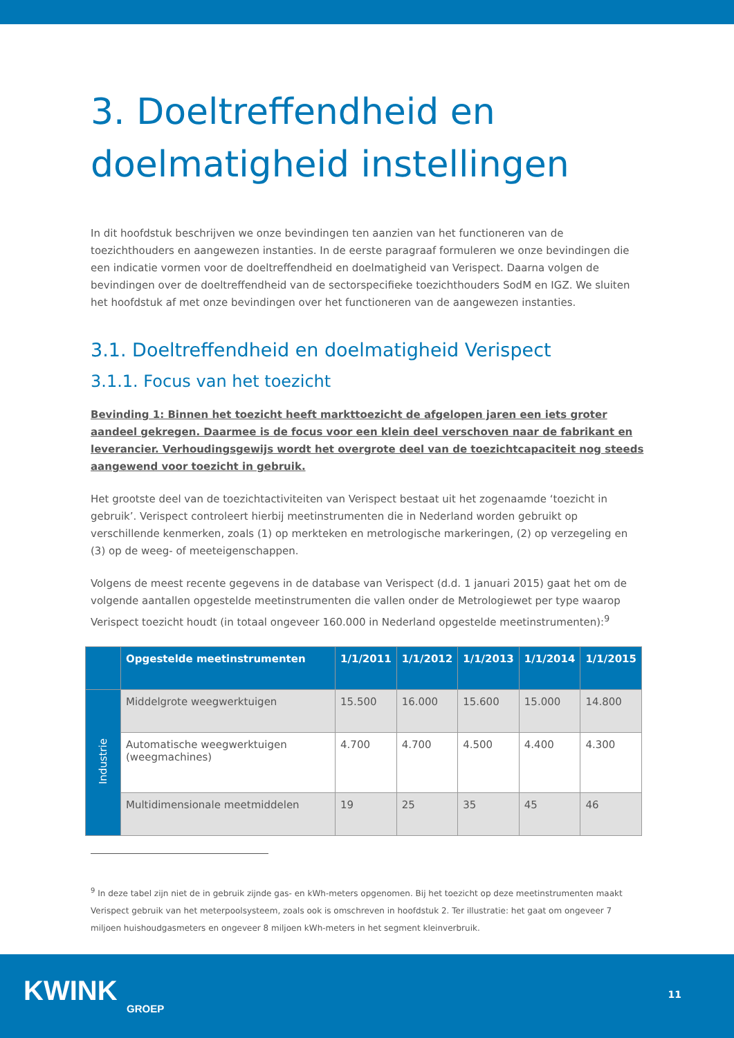3. Doeltreffendheid en doelmatigheid instellingen
In dit hoofdstuk beschrijven we onze bevindingen ten aanzien van het functioneren van de toezichthouders en aangewezen instanties. In de eerste paragraaf formuleren we onze bevindingen die een indicatie vormen voor de doeltreffendheid en doelmatigheid van Verispect. Daarna volgen de bevindingen over de doeltreffendheid van de sectorspecifieke toezichthouders SodM en IGZ. We sluiten het hoofdstuk af met onze bevindingen over het functioneren van de aangewezen instanties.
3.1. Doeltreffendheid en doelmatigheid Verispect
3.1.1. Focus van het toezicht
Bevinding 1: Binnen het toezicht heeft markttoezicht de afgelopen jaren een iets groter aandeel gekregen. Daarmee is de focus voor een klein deel verschoven naar de fabrikant en leverancier. Verhoudingsgewijs wordt het overgrote deel van de toezichtcapaciteit nog steeds aangewend voor toezicht in gebruik.
Het grootste deel van de toezichtactiviteiten van Verispect bestaat uit het zogenaamde ‘toezicht in gebruik’. Verispect controleert hierbij meetinstrumenten die in Nederland worden gebruikt op verschillende kenmerken, zoals (1) op merkteken en metrologische markeringen, (2) op verzegeling en (3) op de weeg- of meeteigenschappen.
Volgens de meest recente gegevens in de database van Verispect (d.d. 1 januari 2015) gaat het om de volgende aantallen opgestelde meetinstrumenten die vallen onder de Metrologiewet per type waarop Verispect toezicht houdt (in totaal ongeveer 160.000 in Nederland opgestelde meetinstrumenten):<sup>9</sup>
| | Opgestelde meetinstrumenten | 1/1/2011 | 1/1/2012 | 1/1/2013 | 1/1/2014 | 1/1/2015 |
| --- | --- | --- | --- | --- | --- | --- |
| Industrie | Middelgrote weegwerktuigen | 15.500 | 16.000 | 15.600 | 15.000 | 14.800 |
| | Automatische weegwerktuigen (weegmachines) | 4.700 | 4.700 | 4.500 | 4.400 | 4.300 |
| | Multidimensionale meetmiddelen | 19 | 25 | 35 | 45 | 46 |
<sup>9</sup> In deze tabel zijn niet de in gebruik zijnde gas- en kWh-meters opgenomen. Bij het toezicht op deze meetinstrumenten maakt Verispect gebruik van het meterpoolsysteem, zoals ook is omschreven in hoofdstuk 2. Ter illustratie: het gaat om ongeveer 7 miljoen huishoudgasmeters en ongeveer 8 miljoen kWh-meters in het segment kleinverbruik.
KWINK
GROEP
11